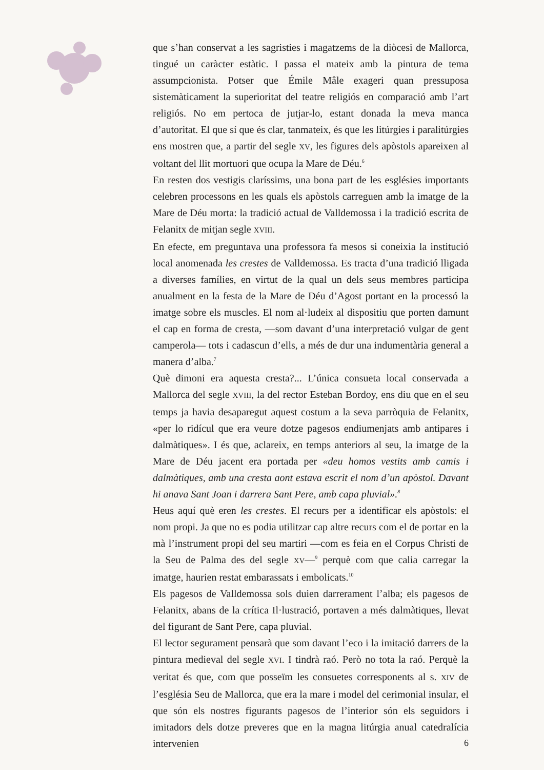que s’han conservat a les sagristies i magatzems de la diòcesi de Mallorca, tingué un caràcter estàtic. I passa el mateix amb la pintura de tema assumpcionista. Potser que Émile Mâle exageri quan pressuposa sistemàticament la superioritat del teatre religiós en comparació amb l’art religiós. No em pertoca de jutjar-lo, estant donada la meva manca d’autoritat. El que sí que és clar, tanmateix, és que les litúrgies i paralitúrgies ens mostren que, a partir del segle XV, les figures dels apòstols apareixen al voltant del llit mortuori que ocupa la Mare de Déu.<sup>6</sup>
En resten dos vestigis claríssims, una bona part de les esglésies importants celebren processons en les quals els apòstols carreguen amb la imatge de la Mare de Déu morta: la tradició actual de Valldemossa i la tradició escrita de Felanitx de mitjan segle XVIII.
En efecte, em preguntava una professora fa mesos si coneixia la institució local anomenada les crestes de Valldemossa. Es tracta d’una tradició lligada a diverses famílies, en virtut de la qual un dels seus membres participa anualment en la festa de la Mare de Déu d’Agost portant en la processó la imatge sobre els muscles. El nom al·ludeix al dispositiu que porten damunt el cap en forma de cresta, —som davant d’una interpretació vulgar de gent camperola— tots i cadascun d’ells, a més de dur una indumentària general a manera d’alba.<sup>7</sup>
Què dimoni era aquesta cresta?... L’única consueta local conservada a Mallorca del segle XVIII, la del rector Esteban Bordoy, ens diu que en el seu temps ja havia desaparegut aquest costum a la seva parròquia de Felanitx, «per lo ridícul que era veure dotze pagesos endiumenjats amb antipares i dalmàtiques». I és que, aclareix, en temps anteriors al seu, la imatge de la Mare de Déu jacent era portada per «deu homos vestits amb camis i dalmàtiques, amb una cresta aont estava escrit el nom d’un apòstol. Davant hi anava Sant Joan i darrera Sant Pere, amb capa pluvial».<sup>8</sup>
Heus aquí què eren les crestes. El recurs per a identificar els apòstols: el nom propi. Ja que no es podia utilitzar cap altre recurs com el de portar en la mà l’instrument propi del seu martiri —com es feia en el Corpus Christi de la Seu de Palma des del segle XV—<sup>9</sup> perquè com que calia carregar la imatge, haurien restat embarassats i embolicats.<sup>10</sup>
Els pagesos de Valldemossa sols duien darrerament l’alba; els pagesos de Felanitx, abans de la crítica Il·lustració, portaven a més dalmàtiques, llevat del figurant de Sant Pere, capa pluvial.
El lector segurament pensarà que som davant l’eco i la imitació darrers de la pintura medieval del segle XVI. I tindrà raó. Però no tota la raó. Perquè la veritat és que, com que posseïm les consuetes corresponents al s. XIV de l’església Seu de Mallorca, que era la mare i model del cerimonial insular, el que són els nostres figurants pagesos de l’interior són els seguidors i imitadors dels dotze preveres que en la magna litúrgia anual catedralícia intervenien
6